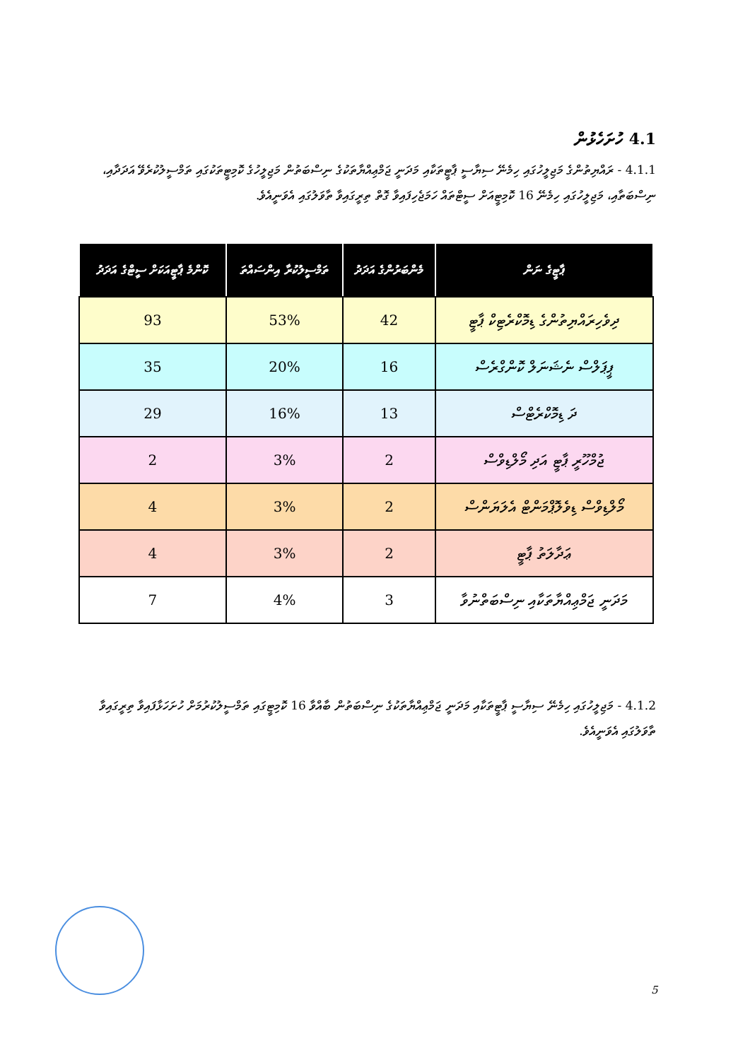4.1 ހުށަހެޅުން
4.1.1 - ރައްޔިތުންގެ މަޖިލީހުގައި ހިމެނޭ ސިޔާސީ ޕާޓީތަކާއި މަދަނީ ޖަމްޢިއްޔާތަކުގެ ނިސްބަތުން މަޖިލީހުގެ ކޮމިޓީތަކުގައި ތަމްސީލުކުރެވޭ އަދަދާއި، ނިސްބަތާއި، މަޖިލީހުގައި ހިމެނޭ 16 ކޮމިޓީއަށް ސީޓްތައް ހަމަޖެހިފައިވާ ގޮތް ތިރީގައިވާ ތާވަލުގައި އެވަނީއެވެ.
| ޕާޓީގެ ނަން | މެންބަރުންގެ އަދަދު | ތަމްސީލުކުރާ އިންސައްތަ | ކޮންމެ ޕާޓީއަކަށް ސީޓްގެ އަދަދު |
| --- | --- | --- | --- |
| ދިވެހިރައްޔިތުންގެ ޑިމޮކްރެޓިކް ޕާޓީ | 42 | 53% | 93 |
| ޕީޕަލްސް ނެޝަނަލް ކޮންގްރެސް | 16 | 20% | 35 |
| ދަ ޑިމޮކްރެޓްސް | 13 | 16% | 29 |
| ޖުމްހޫރީ ޕާޓީ އަދި މޯލްޑިވްސް | 2 | 3% | 2 |
| މޯލްޑިވްސް ޑިވެލޮޕްމަންޓް އެލަޔަންސް | 2 | 3% | 4 |
| ޢަދާލަތު ޕާޓީ | 2 | 3% | 4 |
| މަދަނީ ޖަމްޢިއްޔާތަކާއި ނިސްބަތްނުވާ | 3 | 4% | 7 |
4.1.2 - މަޖިލީހުގައި ހިމެނޭ ސިޔާސީ ޕާޓީތަކާއި މަދަނީ ޖަމްޢިއްޔާތަކުގެ ނިސްބަތުން ބާއްވާ 16 ކޮމިޓީގައި ތަމްސީލުކުރުމަށް ހުށަހަޅާފައިވާ ތިރީގައިވާ ތާވަލުގައި އެވަނީއެވެ.
5